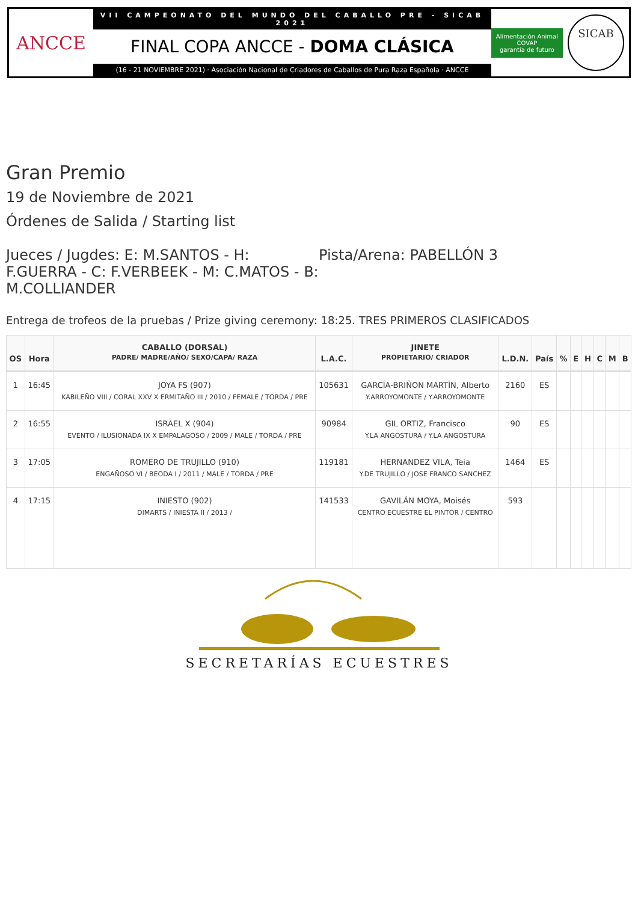ANCCE
VII CAMPEONATO DEL MUNDO DEL CABALLO PRE - SICAB 2021
FINAL COPA ANCCE - DOMA CLÁSICA
(16 - 21 NOVIEMBRE 2021) · Asociación Nacional de Criadores de Caballos de Pura Raza Española · ANCCE
Alimentación Animal
COVAP
garantía de futuro
SICAB
Gran Premio
19 de Noviembre de 2021
Órdenes de Salida / Starting list
Jueces / Jugdes: E: M.SANTOS - H: F.GUERRA - C: F.VERBEEK - M: C.MATOS - B: M.COLLIANDER
Pista/Arena: PABELLÓN 3
Entrega de trofeos de la pruebas / Prize giving ceremony: 18:25. TRES PRIMEROS CLASIFICADOS
| OS | Hora | CABALLO (DORSAL) PADRE/ MADRE/AÑO/ SEXO/CAPA/ RAZA | L.A.C. | JINETE PROPIETARIO/ CRIADOR | L.D.N. | País | % | E | H | C | M | B |
| --- | --- | --- | --- | --- | --- | --- | --- | --- | --- | --- | --- | --- |
| 1 | 16:45 | JOYA FS (907) KABILEÑO VIII / CORAL XXV X ERMITAÑO III / 2010 / FEMALE / TORDA / PRE | 105631 | GARCÍA-BRIÑON MARTÍN, Alberto Y.ARROYOMONTE / Y.ARROYOMONTE | 2160 | ES | | | | | | |
| 2 | 16:55 | ISRAEL X (904) EVENTO / ILUSIONADA IX X EMPALAGOSO / 2009 / MALE / TORDA / PRE | 90984 | GIL ORTIZ, Francisco Y.LA ANGOSTURA / Y.LA ANGOSTURA | 90 | ES | | | | | | |
| 3 | 17:05 | ROMERO DE TRUJILLO (910) ENGAÑOSO VI / BEODA I / 2011 / MALE / TORDA / PRE | 119181 | HERNANDEZ VILA, Teia Y.DE TRUJILLO / JOSE FRANCO SANCHEZ | 1464 | ES | | | | | | |
| 4 | 17:15 | INIESTO (902) DIMARTS / INIESTA II / 2013 / | 141533 | GAVILÁN MOYA, Moisés CENTRO ECUESTRE EL PINTOR / CENTRO | 593 | | | | | | | |
SECRETARÍAS ECUESTRES